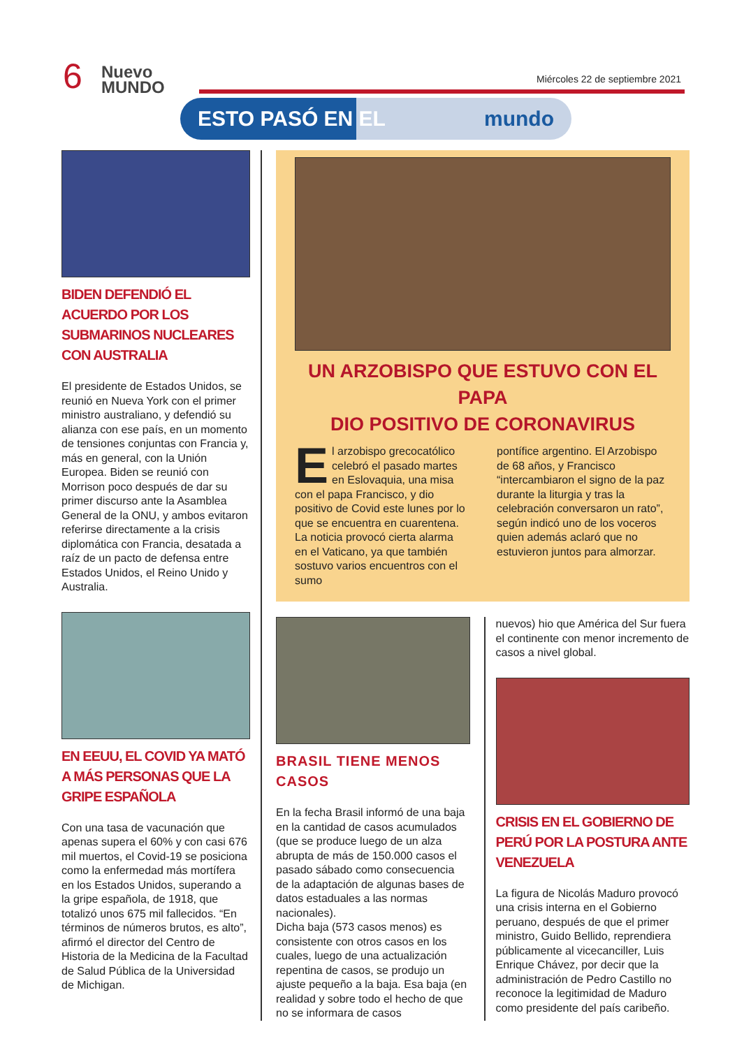6
Nuevo
MUNDO
Miércoles 22 de septiembre 2021
ESTO PASÓ EN EL mundo
BIDEN DEFENDIÓ EL ACUERDO POR LOS SUBMARINOS NUCLEARES CON AUSTRALIA
El presidente de Estados Unidos, se reunió en Nueva York con el primer ministro australiano, y defendió su alianza con ese país, en un momento de tensiones conjuntas con Francia y, más en general, con la Unión Europea. Biden se reunió con Morrison poco después de dar su primer discurso ante la Asamblea General de la ONU, y ambos evitaron referirse directamente a la crisis diplomática con Francia, desatada a raíz de un pacto de defensa entre Estados Unidos, el Reino Unido y Australia.
EN EEUU, EL COVID YA MATÓ A MÁS PERSONAS QUE LA GRIPE ESPAÑOLA
Con una tasa de vacunación que apenas supera el 60% y con casi 676 mil muertos, el Covid-19 se posiciona como la enfermedad más mortífera en los Estados Unidos, superando a la gripe española, de 1918, que totalizó unos 675 mil fallecidos. “En términos de números brutos, es alto”, afirmó el director del Centro de Historia de la Medicina de la Facultad de Salud Pública de la Universidad de Michigan.
UN ARZOBISPO QUE ESTUVO CON EL PAPA
DIO POSITIVO DE CORONAVIRUS
El arzobispo grecocatólico celebró el pasado martes en Eslovaquia, una misa con el papa Francisco, y dio positivo de Covid este lunes por lo que se encuentra en cuarentena. La noticia provocó cierta alarma en el Vaticano, ya que también sostuvo varios encuentros con el sumo
pontífice argentino. El Arzobispo de 68 años, y Francisco “intercambiaron el signo de la paz durante la liturgia y tras la celebración conversaron un rato”, según indicó uno de los voceros quien además aclaró que no estuvieron juntos para almorzar.
BRASIL TIENE MENOS CASOS
En la fecha Brasil informó de una baja en la cantidad de casos acumulados (que se produce luego de un alza abrupta de más de 150.000 casos el pasado sábado como consecuencia de la adaptación de algunas bases de datos estaduales a las normas nacionales).
Dicha baja (573 casos menos) es consistente con otros casos en los cuales, luego de una actualización repentina de casos, se produjo un ajuste pequeño a la baja. Esa baja (en realidad y sobre todo el hecho de que no se informara de casos
nuevos) hio que América del Sur fuera el continente con menor incremento de casos a nivel global.
CRISIS EN EL GOBIERNO DE PERÚ POR LA POSTURA ANTE VENEZUELA
La figura de Nicolás Maduro provocó una crisis interna en el Gobierno peruano, después de que el primer ministro, Guido Bellido, reprendiera públicamente al vicecanciller, Luis Enrique Chávez, por decir que la administración de Pedro Castillo no reconoce la legitimidad de Maduro como presidente del país caribeño.